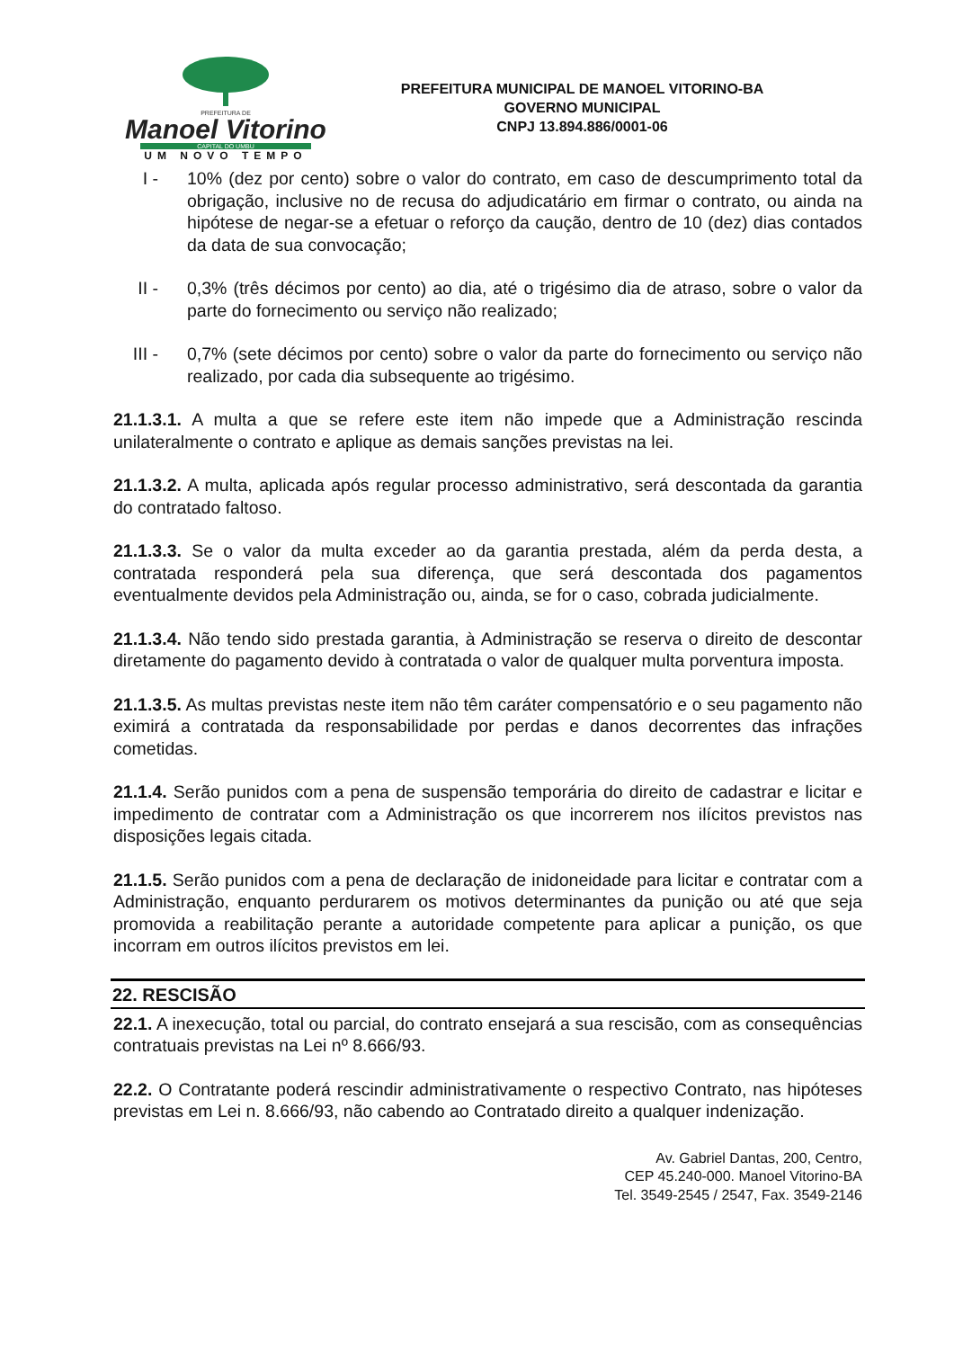PREFEITURA DE
Manoel Vitorino
CAPITAL DO UMBU
UM NOVO TEMPO
PREFEITURA MUNICIPAL DE MANOEL VITORINO-BA
GOVERNO MUNICIPAL
CNPJ 13.894.886/0001-06
I - 10% (dez por cento) sobre o valor do contrato, em caso de descumprimento total da obrigação, inclusive no de recusa do adjudicatário em firmar o contrato, ou ainda na hipótese de negar-se a efetuar o reforço da caução, dentro de 10 (dez) dias contados da data de sua convocação;
II - 0,3% (três décimos por cento) ao dia, até o trigésimo dia de atraso, sobre o valor da parte do fornecimento ou serviço não realizado;
III -
0,7% (sete décimos por cento) sobre o valor da parte do fornecimento ou serviço não realizado, por cada dia subsequente ao trigésimo.
21.1.3.1. A multa a que se refere este item não impede que a Administração rescinda unilateralmente o contrato e aplique as demais sanções previstas na lei.
21.1.3.2. A multa, aplicada após regular processo administrativo, será descontada da garantia do contratado faltoso.
21.1.3.3. Se o valor da multa exceder ao da garantia prestada, além da perda desta, a contratada responderá pela sua diferença, que será descontada dos pagamentos eventualmente devidos pela Administração ou, ainda, se for o caso, cobrada judicialmente.
21.1.3.4. Não tendo sido prestada garantia, à Administração se reserva o direito de descontar diretamente do pagamento devido à contratada o valor de qualquer multa porventura imposta.
21.1.3.5. As multas previstas neste item não têm caráter compensatório e o seu pagamento não eximirá a contratada da responsabilidade por perdas e danos decorrentes das infrações cometidas.
21.1.4. Serão punidos com a pena de suspensão temporária do direito de cadastrar e licitar e impedimento de contratar com a Administração os que incorrerem nos ilícitos previstos nas disposições legais citada.
21.1.5. Serão punidos com a pena de declaração de inidoneidade para licitar e contratar com a Administração, enquanto perdurarem os motivos determinantes da punição ou até que seja promovida a reabilitação perante a autoridade competente para aplicar a punição, os que incorram em outros ilícitos previstos em lei.
22. RESCISÃO
22.1. A inexecução, total ou parcial, do contrato ensejará a sua rescisão, com as consequências contratuais previstas na Lei nº 8.666/93.
22.2. O Contratante poderá rescindir administrativamente o respectivo Contrato, nas hipóteses previstas em Lei n. 8.666/93, não cabendo ao Contratado direito a qualquer indenização.
Av. Gabriel Dantas, 200, Centro,
CEP 45.240-000. Manoel Vitorino-BA
Tel. 3549-2545 / 2547, Fax. 3549-2146